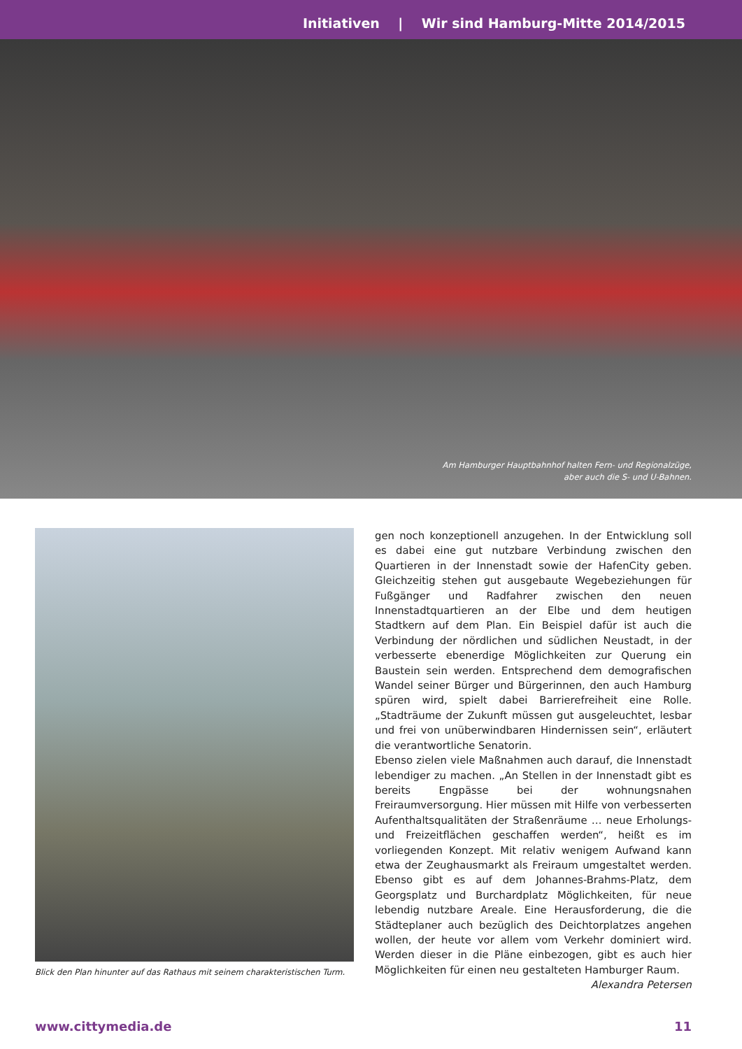Initiativen | Wir sind Hamburg-Mitte 2014/2015
Am Hamburger Hauptbahnhof halten Fern- und Regionalzüge,
aber auch die S- und U-Bahnen.
Blick den Plan hinunter auf das Rathaus mit seinem charakteristischen Turm.
gen noch konzeptionell anzugehen. In der Entwicklung soll es dabei eine gut nutzbare Verbindung zwischen den Quartieren in der Innenstadt sowie der HafenCity geben. Gleichzeitig stehen gut ausgebaute Wegebeziehungen für Fußgänger und Radfahrer zwischen den neuen Innenstadtquartieren an der Elbe und dem heutigen Stadtkern auf dem Plan. Ein Beispiel dafür ist auch die Verbindung der nördlichen und südlichen Neustadt, in der verbesserte ebenerdige Möglichkeiten zur Querung ein Baustein sein werden. Entsprechend dem demografischen Wandel seiner Bürger und Bürgerinnen, den auch Hamburg spüren wird, spielt dabei Barrierefreiheit eine Rolle. „Stadträume der Zukunft müssen gut ausgeleuchtet, lesbar und frei von unüberwindbaren Hindernissen sein“, erläutert die verantwortliche Senatorin.
Ebenso zielen viele Maßnahmen auch darauf, die Innenstadt lebendiger zu machen. „An Stellen in der Innenstadt gibt es bereits Engpässe bei der wohnungsnahen Freiraumversorgung. Hier müssen mit Hilfe von verbesserten Aufenthaltsqualitäten der Straßenräume … neue Erholungs- und Freizeitflächen geschaffen werden“, heißt es im vorliegenden Konzept. Mit relativ wenigem Aufwand kann etwa der Zeughausmarkt als Freiraum umgestaltet werden. Ebenso gibt es auf dem Johannes-Brahms-Platz, dem Georgsplatz und Burchardplatz Möglichkeiten, für neue lebendig nutzbare Areale. Eine Herausforderung, die die Städteplaner auch bezüglich des Deichtorplatzes angehen wollen, der heute vor allem vom Verkehr dominiert wird. Werden dieser in die Pläne einbezogen, gibt es auch hier Möglichkeiten für einen neu gestalteten Hamburger Raum.
Alexandra Petersen
www.cittymedia.de 11